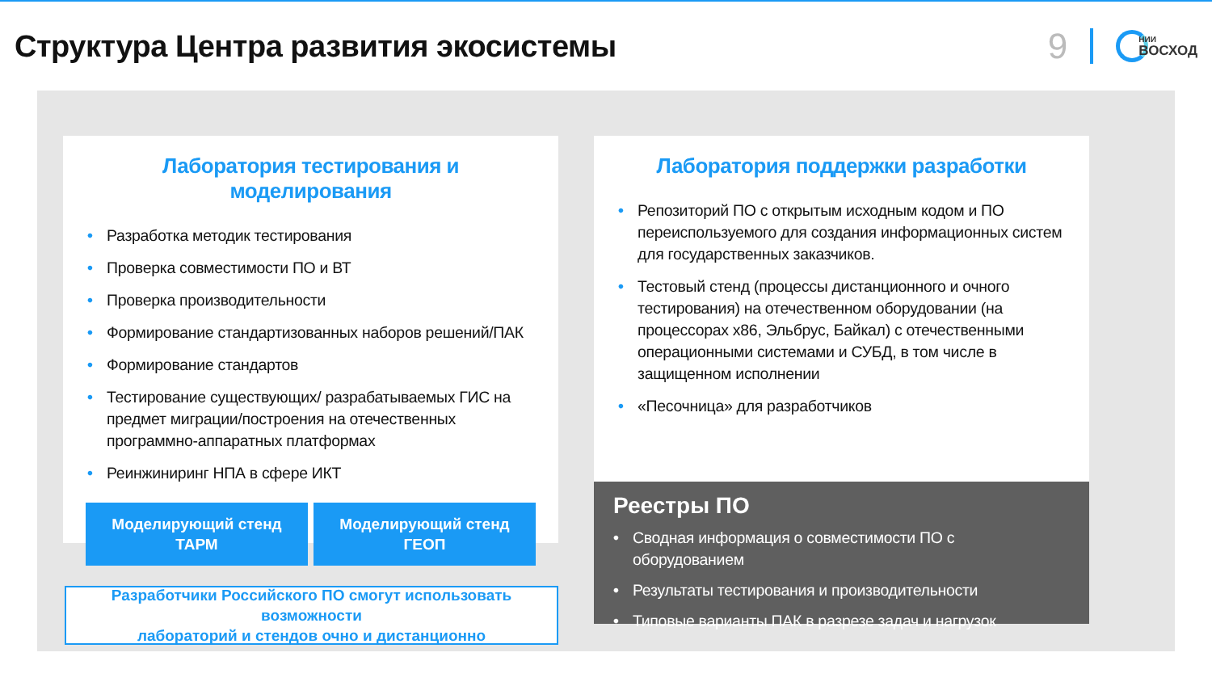Структура Центра развития экосистемы
9
НИИ
ВОСХОД
Лаборатория тестирования и моделирования
• Разработка методик тестирования
• Проверка совместимости ПО и ВТ
• Проверка производительности
• Формирование стандартизованных наборов решений/ПАК
• Формирование стандартов
• Тестирование существующих/ разрабатываемых ГИС на предмет миграции/построения на отечественных программно-аппаратных платформах
• Реинжиниринг НПА в сфере ИКТ
Моделирующий стенд
ТАРМ
Моделирующий стенд
ГЕОП
Разработчики Российского ПО смогут использовать возможности
лабораторий и стендов очно и дистанционно
Лаборатория поддержки разработки
• Репозиторий ПО с открытым исходным кодом и ПО переиспользуемого для создания информационных систем для государственных заказчиков.
• Тестовый стенд (процессы дистанционного и очного тестирования) на отечественном оборудовании (на процессорах x86, Эльбрус, Байкал) с отечественными операционными системами и СУБД, в том числе в защищенном исполнении
• «Песочница» для разработчиков
Реестры ПО
• Сводная информация о совместимости ПО с оборудованием
• Результаты тестирования и производительности
• Типовые варианты ПАК в разрезе задач и нагрузок